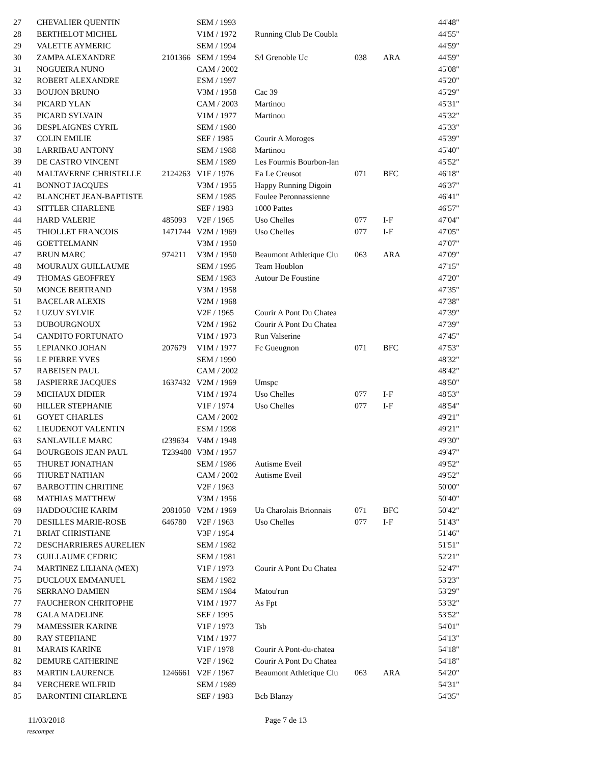| 27 | CHEVALIER QUENTIN | | SEM / 1993 | | | | 44'48" |
| 28 | BERTHELOT MICHEL | | V1M / 1972 | Running Club De Coubla | | | 44'55" |
| 29 | VALETTE AYMERIC | | SEM / 1994 | | | | 44'59" |
| 30 | ZAMPA ALEXANDRE | 2101366 | SEM / 1994 | S/l Grenoble Uc | 038 | ARA | 44'59" |
| 31 | NOGUEIRA NUNO | | CAM / 2002 | | | | 45'08" |
| 32 | ROBERT ALEXANDRE | | ESM / 1997 | | | | 45'20" |
| 33 | BOUJON BRUNO | | V3M / 1958 | Cac 39 | | | 45'29" |
| 34 | PICARD YLAN | | CAM / 2003 | Martinou | | | 45'31" |
| 35 | PICARD SYLVAIN | | V1M / 1977 | Martinou | | | 45'32" |
| 36 | DESPLAIGNES CYRIL | | SEM / 1980 | | | | 45'33" |
| 37 | COLIN EMILIE | | SEF / 1985 | Courir A Moroges | | | 45'39" |
| 38 | LARRIBAU ANTONY | | SEM / 1988 | Martinou | | | 45'40" |
| 39 | DE CASTRO VINCENT | | SEM / 1989 | Les Fourmis Bourbon-lan | | | 45'52" |
| 40 | MALTAVERNE CHRISTELLE | 2124263 | V1F / 1976 | Ea Le Creusot | 071 | BFC | 46'18" |
| 41 | BONNOT JACQUES | | V3M / 1955 | Happy Running Digoin | | | 46'37" |
| 42 | BLANCHET JEAN-BAPTISTE | | SEM / 1985 | Foulee Peronnassienne | | | 46'41" |
| 43 | SITTLER CHARLENE | | SEF / 1983 | 1000 Pattes | | | 46'57" |
| 44 | HARD VALERIE | 485093 | V2F / 1965 | Uso Chelles | 077 | I-F | 47'04" |
| 45 | THIOLLET FRANCOIS | 1471744 | V2M / 1969 | Uso Chelles | 077 | I-F | 47'05" |
| 46 | GOETTELMANN | | V3M / 1950 | | | | 47'07" |
| 47 | BRUN MARC | 974211 | V3M / 1950 | Beaumont Athletique Clu | 063 | ARA | 47'09" |
| 48 | MOURAUX GUILLAUME | | SEM / 1995 | Team Houblon | | | 47'15" |
| 49 | THOMAS GEOFFREY | | SEM / 1983 | Autour De Foustine | | | 47'20" |
| 50 | MONCE BERTRAND | | V3M / 1958 | | | | 47'35" |
| 51 | BACELAR ALEXIS | | V2M / 1968 | | | | 47'38" |
| 52 | LUZUY SYLVIE | | V2F / 1965 | Courir A Pont Du Chatea | | | 47'39" |
| 53 | DUBOURGNOUX | | V2M / 1962 | Courir A Pont Du Chatea | | | 47'39" |
| 54 | CANDITO FORTUNATO | | V1M / 1973 | Run Valserine | | | 47'45" |
| 55 | LEPIANKO JOHAN | 207679 | V1M / 1977 | Fc Gueugnon | 071 | BFC | 47'53" |
| 56 | LE PIERRE YVES | | SEM / 1990 | | | | 48'32" |
| 57 | RABEISEN PAUL | | CAM / 2002 | | | | 48'42" |
| 58 | JASPIERRE JACQUES | 1637432 | V2M / 1969 | Umspc | | | 48'50" |
| 59 | MICHAUX DIDIER | | V1M / 1974 | Uso Chelles | 077 | I-F | 48'53" |
| 60 | HILLER STEPHANIE | | V1F / 1974 | Uso Chelles | 077 | I-F | 48'54" |
| 61 | GOYET CHARLES | | CAM / 2002 | | | | 49'21" |
| 62 | LIEUDENOT VALENTIN | | ESM / 1998 | | | | 49'21" |
| 63 | SANLAVILLE MARC | t239634 | V4M / 1948 | | | | 49'30" |
| 64 | BOURGEOIS JEAN PAUL | T239480 | V3M / 1957 | | | | 49'47" |
| 65 | THURET JONATHAN | | SEM / 1986 | Autisme Eveil | | | 49'52" |
| 66 | THURET NATHAN | | CAM / 2002 | Autisme Eveil | | | 49'52" |
| 67 | BARBOTTIN CHRITINE | | V2F / 1963 | | | | 50'00" |
| 68 | MATHIAS MATTHEW | | V3M / 1956 | | | | 50'40" |
| 69 | HADDOUCHE KARIM | 2081050 | V2M / 1969 | Ua Charolais Brionnais | 071 | BFC | 50'42" |
| 70 | DESILLES MARIE-ROSE | 646780 | V2F / 1963 | Uso Chelles | 077 | I-F | 51'43" |
| 71 | BRIAT CHRISTIANE | | V3F / 1954 | | | | 51'46" |
| 72 | DESCHARRIERES AURELIEN | | SEM / 1982 | | | | 51'51" |
| 73 | GUILLAUME CEDRIC | | SEM / 1981 | | | | 52'21" |
| 74 | MARTINEZ LILIANA (MEX) | | V1F / 1973 | Courir A Pont Du Chatea | | | 52'47" |
| 75 | DUCLOUX EMMANUEL | | SEM / 1982 | | | | 53'23" |
| 76 | SERRANO DAMIEN | | SEM / 1984 | Matou'run | | | 53'29" |
| 77 | FAUCHERON CHRITOPHE | | V1M / 1977 | As Fpt | | | 53'32" |
| 78 | GALA MADELINE | | SEF / 1995 | | | | 53'52" |
| 79 | MAMESSIER KARINE | | V1F / 1973 | Tsb | | | 54'01" |
| 80 | RAY STEPHANE | | V1M / 1977 | | | | 54'13" |
| 81 | MARAIS KARINE | | V1F / 1978 | Courir A Pont-du-chatea | | | 54'18" |
| 82 | DEMURE CATHERINE | | V2F / 1962 | Courir A Pont Du Chatea | | | 54'18" |
| 83 | MARTIN LAURENCE | 1246661 | V2F / 1967 | Beaumont Athletique Clu | 063 | ARA | 54'20" |
| 84 | VERCHERE WILFRID | | SEM / 1989 | | | | 54'31" |
| 85 | BARONTINI CHARLENE | | SEF / 1983 | Bcb Blanzy | | | 54'35" |
11/03/2018 Page 7 de 13
rescompet